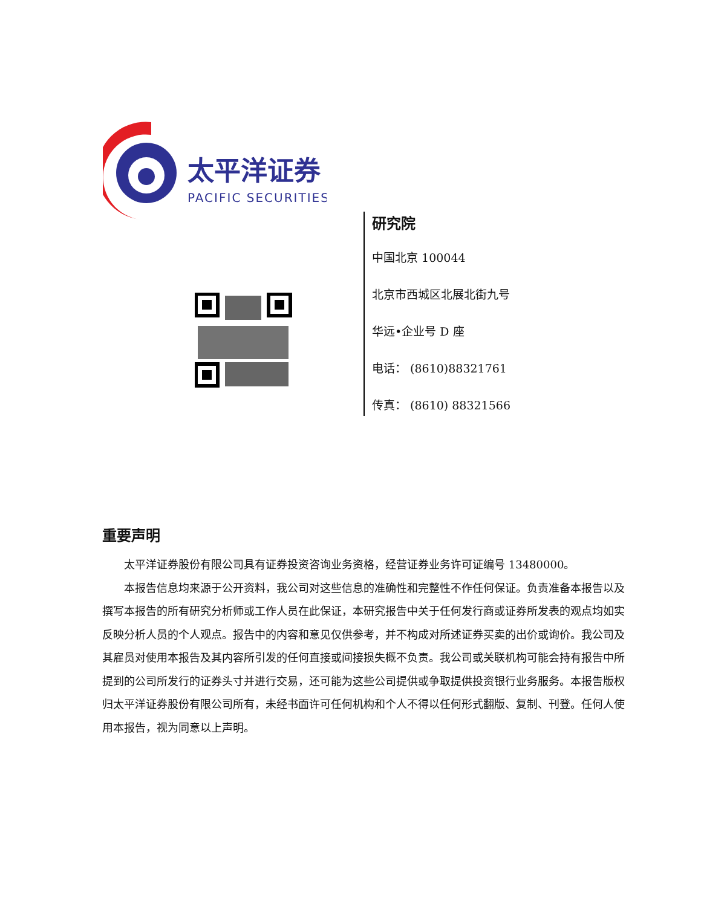太平洋证券
PACIFIC SECURITIES
研究院
中国北京 100044
北京市西城区北展北街九号
华远•企业号 D 座
电话： (8610)88321761
传真： (8610) 88321566
重要声明
太平洋证券股份有限公司具有证券投资咨询业务资格，经营证券业务许可证编号 13480000。
本报告信息均来源于公开资料，我公司对这些信息的准确性和完整性不作任何保证。负责准备本报告以及撰写本报告的所有研究分析师或工作人员在此保证，本研究报告中关于任何发行商或证券所发表的观点均如实反映分析人员的个人观点。报告中的内容和意见仅供参考，并不构成对所述证券买卖的出价或询价。我公司及其雇员对使用本报告及其内容所引发的任何直接或间接损失概不负责。我公司或关联机构可能会持有报告中所提到的公司所发行的证券头寸并进行交易，还可能为这些公司提供或争取提供投资银行业务服务。本报告版权归太平洋证券股份有限公司所有，未经书面许可任何机构和个人不得以任何形式翻版、复制、刊登。任何人使用本报告，视为同意以上声明。